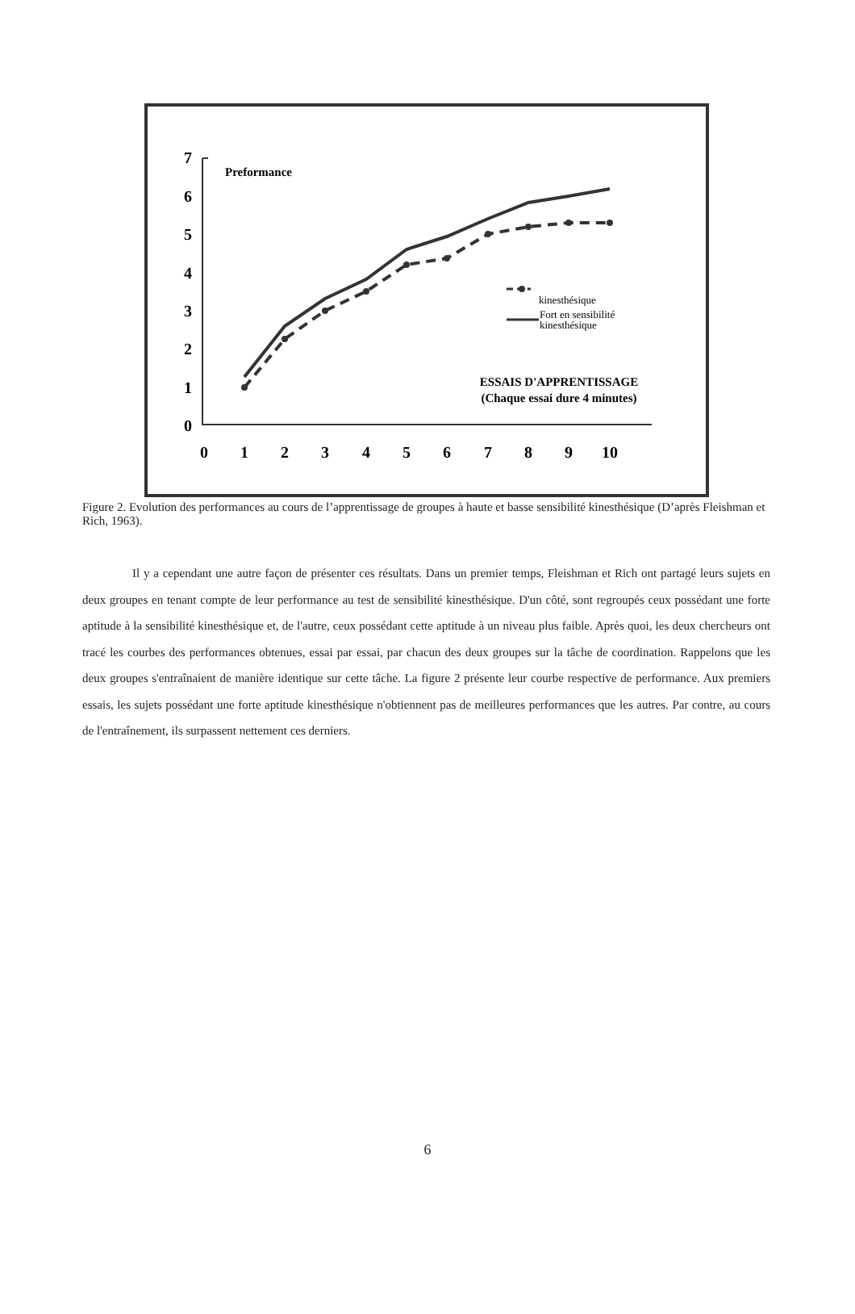7
6
5
4
3
2
1
0
0
1
2
3
4
5
6
7
8
9
10
Preformance
kinesthésique
Fort en sensibilité
kinesthésique
ESSAIS D'APPRENTISSAGE
(Chaque essai dure 4 minutes)
Figure 2. Evolution des performances au cours de l’apprentissage de groupes à haute et basse sensibilité kinesthésique (D’après Fleishman et Rich, 1963).
Il y a cependant une autre façon de présenter ces résultats. Dans un premier temps, Fleishman et Rich ont partagé leurs sujets en deux groupes en tenant compte de leur performance au test de sensibilité kinesthésique. D'un côté, sont regroupés ceux possédant une forte aptitude à la sensibilité kinesthésique et, de l'autre, ceux possédant cette aptitude à un niveau plus faible. Après quoi, les deux chercheurs ont tracé les courbes des performances obtenues, essai par essai, par chacun des deux groupes sur la tâche de coordination. Rappelons que les deux groupes s'entraînaient de manière identique sur cette tâche. La figure 2 présente leur courbe respective de performance. Aux premiers essais, les sujets possédant une forte aptitude kinesthésique n'obtiennent pas de meilleures performances que les autres. Par contre, au cours de l'entraînement, ils surpassent nettement ces derniers.
6